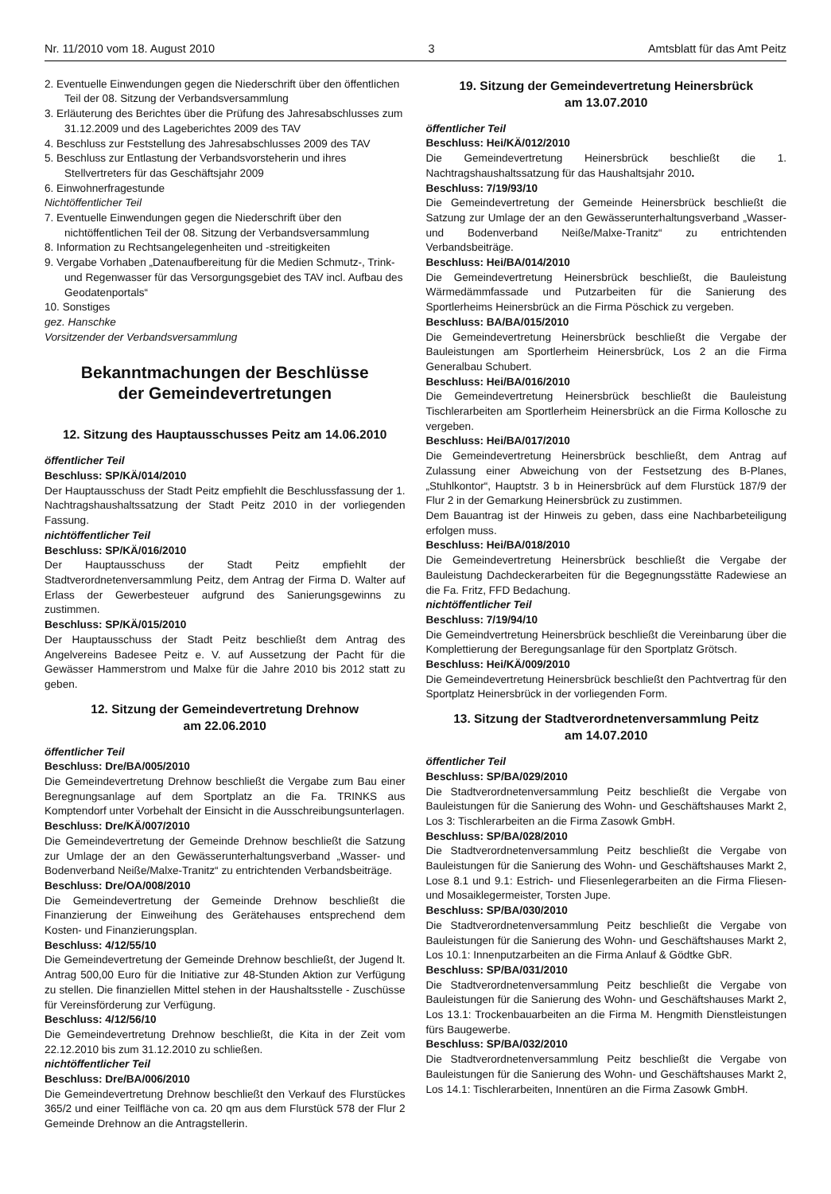Nr. 11/2010 vom 18. August 2010 3 Amtsblatt für das Amt Peitz
2. Eventuelle Einwendungen gegen die Niederschrift über den öffentlichen Teil der 08. Sitzung der Verbandsversammlung
3. Erläuterung des Berichtes über die Prüfung des Jahresabschlusses zum 31.12.2009 und des Lageberichtes 2009 des TAV
4. Beschluss zur Feststellung des Jahresabschlusses 2009 des TAV
5. Beschluss zur Entlastung der Verbandsvorsteherin und ihres Stellvertreters für das Geschäftsjahr 2009
6. Einwohnerfragestunde
Nichtöffentlicher Teil
7. Eventuelle Einwendungen gegen die Niederschrift über den nichtöffentlichen Teil der 08. Sitzung der Verbandsversammlung
8. Information zu Rechtsangelegenheiten und -streitigkeiten
9. Vergabe Vorhaben „Datenaufbereitung für die Medien Schmutz-, Trink- und Regenwasser für das Versorgungsgebiet des TAV incl. Aufbau des Geodatenportals“
10. Sonstiges
gez. Hanschke
Vorsitzender der Verbandsversammlung
Bekanntmachungen der Beschlüsse
der Gemeindevertretungen
12. Sitzung des Hauptausschusses Peitz am 14.06.2010
öffentlicher Teil
Beschluss: SP/KÄ/014/2010
Der Hauptausschuss der Stadt Peitz empfiehlt die Beschlussfassung der 1. Nachtragshaushaltssatzung der Stadt Peitz 2010 in der vorliegenden Fassung.
nichtöffentlicher Teil
Beschluss: SP/KÄ/016/2010
Der Hauptausschuss der Stadt Peitz empfiehlt der Stadtverordnetenversammlung Peitz, dem Antrag der Firma D. Walter auf Erlass der Gewerbesteuer aufgrund des Sanierungsgewinns zu zustimmen.
Beschluss: SP/KÄ/015/2010
Der Hauptausschuss der Stadt Peitz beschließt dem Antrag des Angelvereins Badesee Peitz e. V. auf Aussetzung der Pacht für die Gewässer Hammerstrom und Malxe für die Jahre 2010 bis 2012 statt zu geben.
12. Sitzung der Gemeindevertretung Drehnow
am 22.06.2010
öffentlicher Teil
Beschluss: Dre/BA/005/2010
Die Gemeindevertretung Drehnow beschließt die Vergabe zum Bau einer Beregnungsanlage auf dem Sportplatz an die Fa. TRINKS aus Komptendorf unter Vorbehalt der Einsicht in die Ausschreibungsunterlagen.
Beschluss: Dre/KÄ/007/2010
Die Gemeindevertretung der Gemeinde Drehnow beschließt die Satzung zur Umlage der an den Gewässerunterhaltungsverband „Wasser- und Bodenverband Neiße/Malxe-Tranitz“ zu entrichtenden Verbandsbeiträge.
Beschluss: Dre/OA/008/2010
Die Gemeindevertretung der Gemeinde Drehnow beschließt die Finanzierung der Einweihung des Gerätehauses entsprechend dem Kosten- und Finanzierungsplan.
Beschluss: 4/12/55/10
Die Gemeindevertretung der Gemeinde Drehnow beschließt, der Jugend lt. Antrag 500,00 Euro für die Initiative zur 48-Stunden Aktion zur Verfügung zu stellen. Die finanziellen Mittel stehen in der Haushaltsstelle - Zuschüsse für Vereinsförderung zur Verfügung.
Beschluss: 4/12/56/10
Die Gemeindevertretung Drehnow beschließt, die Kita in der Zeit vom 22.12.2010 bis zum 31.12.2010 zu schließen.
nichtöffentlicher Teil
Beschluss: Dre/BA/006/2010
Die Gemeindevertretung Drehnow beschließt den Verkauf des Flurstückes 365/2 und einer Teilfläche von ca. 20 qm aus dem Flurstück 578 der Flur 2 Gemeinde Drehnow an die Antragstellerin.
19. Sitzung der Gemeindevertretung Heinersbrück
am 13.07.2010
öffentlicher Teil
Beschluss: Hei/KÄ/012/2010
Die Gemeindevertretung Heinersbrück beschließt die 1. Nachtragshaushaltssatzung für das Haushaltsjahr 2010.
Beschluss: 7/19/93/10
Die Gemeindevertretung der Gemeinde Heinersbrück beschließt die Satzung zur Umlage der an den Gewässerunterhaltungsverband „Wasser- und Bodenverband Neiße/Malxe-Tranitz“ zu entrichtenden Verbandsbeiträge.
Beschluss: Hei/BA/014/2010
Die Gemeindevertretung Heinersbrück beschließt, die Bauleistung Wärmedämmfassade und Putzarbeiten für die Sanierung des Sportlerheims Heinersbrück an die Firma Pöschick zu vergeben.
Beschluss: BA/BA/015/2010
Die Gemeindevertretung Heinersbrück beschließt die Vergabe der Bauleistungen am Sportlerheim Heinersbrück, Los 2 an die Firma Generalbau Schubert.
Beschluss: Hei/BA/016/2010
Die Gemeindevertretung Heinersbrück beschließt die Bauleistung Tischlerarbeiten am Sportlerheim Heinersbrück an die Firma Kollosche zu vergeben.
Beschluss: Hei/BA/017/2010
Die Gemeindevertretung Heinersbrück beschließt, dem Antrag auf Zulassung einer Abweichung von der Festsetzung des B-Planes, „Stuhlkontor“, Hauptstr. 3 b in Heinersbrück auf dem Flurstück 187/9 der Flur 2 in der Gemarkung Heinersbrück zu zustimmen.
Dem Bauantrag ist der Hinweis zu geben, dass eine Nachbarbeteiligung erfolgen muss.
Beschluss: Hei/BA/018/2010
Die Gemeindevertretung Heinersbrück beschließt die Vergabe der Bauleistung Dachdeckerarbeiten für die Begegnungsstätte Radewiese an die Fa. Fritz, FFD Bedachung.
nichtöffentlicher Teil
Beschluss: 7/19/94/10
Die Gemeindvertretung Heinersbrück beschließt die Vereinbarung über die Komplettierung der Beregungsanlage für den Sportplatz Grötsch.
Beschluss: Hei/KÄ/009/2010
Die Gemeindevertretung Heinersbrück beschließt den Pachtvertrag für den Sportplatz Heinersbrück in der vorliegenden Form.
13. Sitzung der Stadtverordnetenversammlung Peitz
am 14.07.2010
öffentlicher Teil
Beschluss: SP/BA/029/2010
Die Stadtverordnetenversammlung Peitz beschließt die Vergabe von Bauleistungen für die Sanierung des Wohn- und Geschäftshauses Markt 2, Los 3: Tischlerarbeiten an die Firma Zasowk GmbH.
Beschluss: SP/BA/028/2010
Die Stadtverordnetenversammlung Peitz beschließt die Vergabe von Bauleistungen für die Sanierung des Wohn- und Geschäftshauses Markt 2, Lose 8.1 und 9.1: Estrich- und Fliesenlegerarbeiten an die Firma Fliesen- und Mosaiklegermeister, Torsten Jupe.
Beschluss: SP/BA/030/2010
Die Stadtverordnetenversammlung Peitz beschließt die Vergabe von Bauleistungen für die Sanierung des Wohn- und Geschäftshauses Markt 2, Los 10.1: Innenputzarbeiten an die Firma Anlauf & Gödtke GbR.
Beschluss: SP/BA/031/2010
Die Stadtverordnetenversammlung Peitz beschließt die Vergabe von Bauleistungen für die Sanierung des Wohn- und Geschäftshauses Markt 2, Los 13.1: Trockenbauarbeiten an die Firma M. Hengmith Dienstleistungen fürs Baugewerbe.
Beschluss: SP/BA/032/2010
Die Stadtverordnetenversammlung Peitz beschließt die Vergabe von Bauleistungen für die Sanierung des Wohn- und Geschäftshauses Markt 2, Los 14.1: Tischlerarbeiten, Innentüren an die Firma Zasowk GmbH.